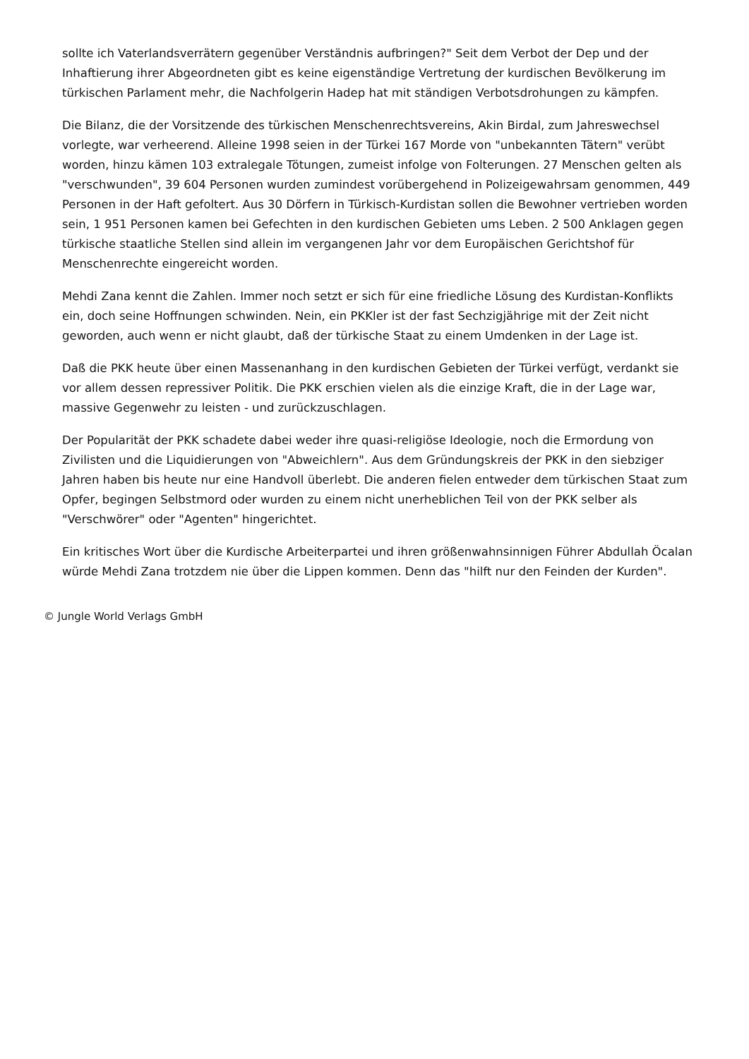sollte ich Vaterlandsverrätern gegenüber Verständnis aufbringen?" Seit dem Verbot der Dep und der Inhaftierung ihrer Abgeordneten gibt es keine eigenständige Vertretung der kurdischen Bevölkerung im türkischen Parlament mehr, die Nachfolgerin Hadep hat mit ständigen Verbotsdrohungen zu kämpfen.
Die Bilanz, die der Vorsitzende des türkischen Menschenrechtsvereins, Akin Birdal, zum Jahreswechsel vorlegte, war verheerend. Alleine 1998 seien in der Türkei 167 Morde von "unbekannten Tätern" verübt worden, hinzu kämen 103 extralegale Tötungen, zumeist infolge von Folterungen. 27 Menschen gelten als "verschwunden", 39 604 Personen wurden zumindest vorübergehend in Polizeigewahrsam genommen, 449 Personen in der Haft gefoltert. Aus 30 Dörfern in Türkisch-Kurdistan sollen die Bewohner vertrieben worden sein, 1 951 Personen kamen bei Gefechten in den kurdischen Gebieten ums Leben. 2 500 Anklagen gegen türkische staatliche Stellen sind allein im vergangenen Jahr vor dem Europäischen Gerichtshof für Menschenrechte eingereicht worden.
Mehdi Zana kennt die Zahlen. Immer noch setzt er sich für eine friedliche Lösung des Kurdistan-Konflikts ein, doch seine Hoffnungen schwinden. Nein, ein PKKler ist der fast Sechzigjährige mit der Zeit nicht geworden, auch wenn er nicht glaubt, daß der türkische Staat zu einem Umdenken in der Lage ist.
Daß die PKK heute über einen Massenanhang in den kurdischen Gebieten der Türkei verfügt, verdankt sie vor allem dessen repressiver Politik. Die PKK erschien vielen als die einzige Kraft, die in der Lage war, massive Gegenwehr zu leisten - und zurückzuschlagen.
Der Popularität der PKK schadete dabei weder ihre quasi-religiöse Ideologie, noch die Ermordung von Zivilisten und die Liquidierungen von "Abweichlern". Aus dem Gründungskreis der PKK in den siebziger Jahren haben bis heute nur eine Handvoll überlebt. Die anderen fielen entweder dem türkischen Staat zum Opfer, begingen Selbstmord oder wurden zu einem nicht unerheblichen Teil von der PKK selber als "Verschwörer" oder "Agenten" hingerichtet.
Ein kritisches Wort über die Kurdische Arbeiterpartei und ihren größenwahnsinnigen Führer Abdullah Öcalan würde Mehdi Zana trotzdem nie über die Lippen kommen. Denn das "hilft nur den Feinden der Kurden".
© Jungle World Verlags GmbH